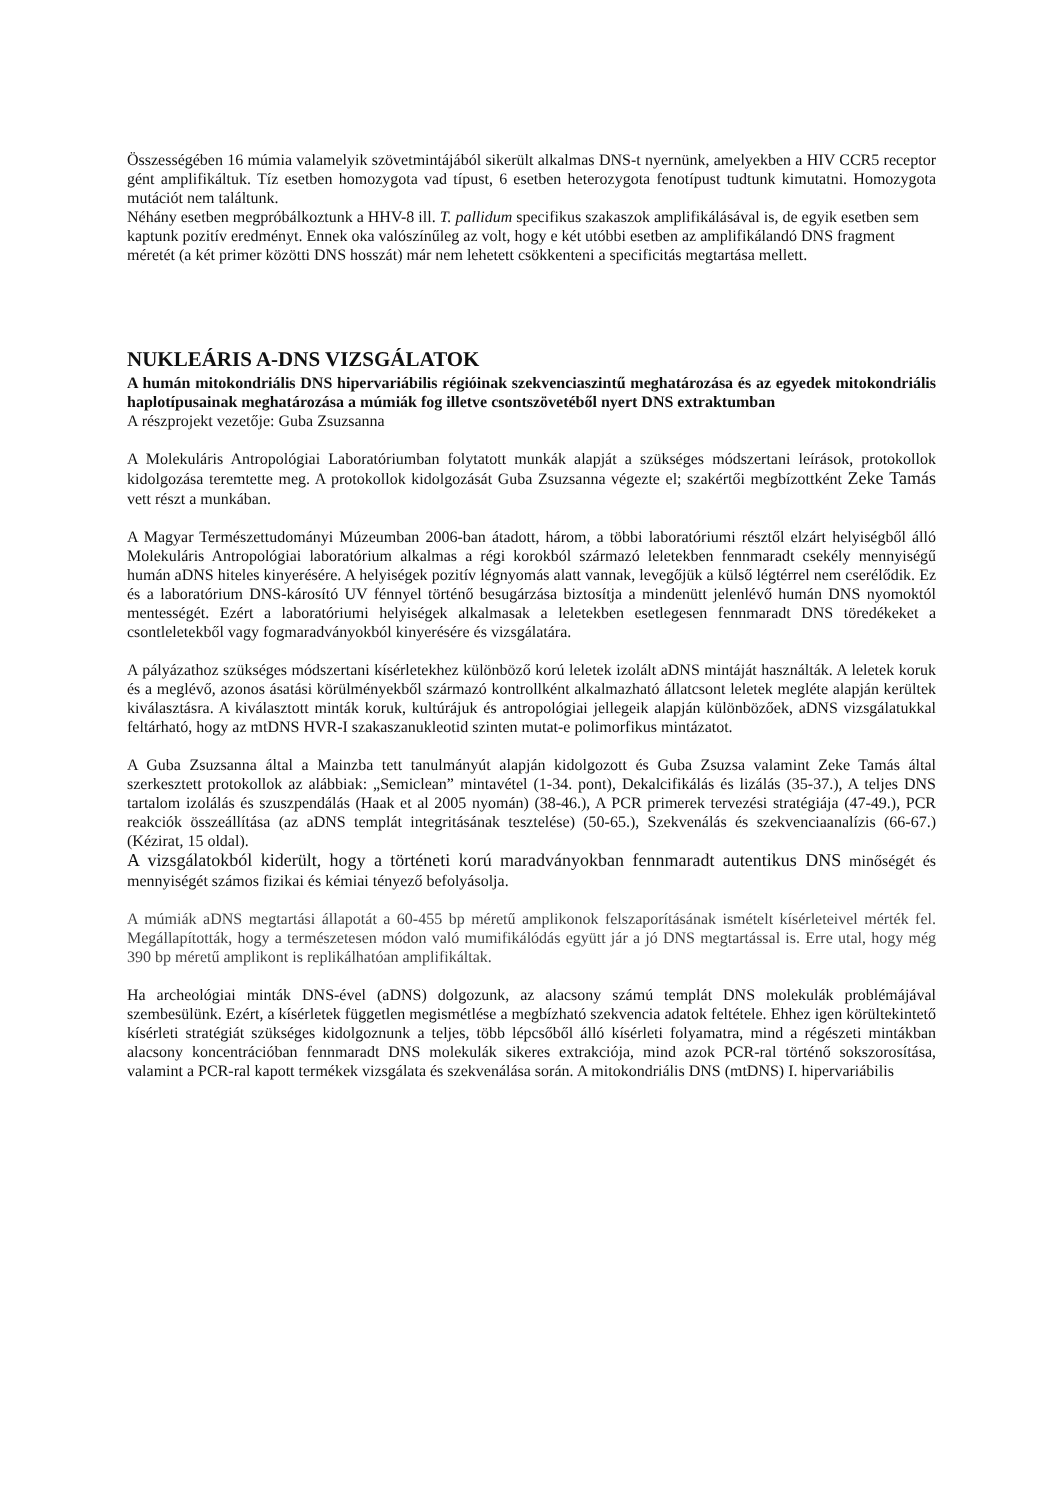Összességében 16 múmia valamelyik szövetmintájából sikerült alkalmas DNS-t nyernünk, amelyekben a HIV CCR5 receptor gént amplifikáltuk. Tíz esetben homozygota vad típust, 6 esetben heterozygota fenotípust tudtunk kimutatni. Homozygota mutációt nem találtunk.
Néhány esetben megpróbálkoztunk a HHV-8 ill. T. pallidum specifikus szakaszok amplifikálásával is, de egyik esetben sem kaptunk pozitív eredményt. Ennek oka valószínűleg az volt, hogy e két utóbbi esetben az amplifikálandó DNS fragment méretét (a két primer közötti DNS hosszát) már nem lehetett csökkenteni a specificitás megtartása mellett.
NUKLEÁRIS A-DNS VIZSGÁLATOK
A humán mitokondriális DNS hipervariábilis régióinak szekvenciaszintű meghatározása és az egyedek mitokondriális haplotípusainak meghatározása a múmiák fog illetve csontszövetéből nyert DNS extraktumban
A részprojekt vezetője: Guba Zsuzsanna
A Molekuláris Antropológiai Laboratóriumban folytatott munkák alapját a szükséges módszertani leírások, protokollok kidolgozása teremtette meg. A protokollok kidolgozását Guba Zsuzsanna végezte el; szakértői megbízottként Zeke Tamás vett részt a munkában.
A Magyar Természettudományi Múzeumban 2006-ban átadott, három, a többi laboratóriumi résztől elzárt helyiségből álló Molekuláris Antropológiai laboratórium alkalmas a régi korokból származó leletekben fennmaradt csekély mennyiségű humán aDNS hiteles kinyerésére. A helyiségek pozitív légnyomás alatt vannak, levegőjük a külső légtérrel nem cserélődik. Ez és a laboratórium DNS-károsító UV fénnyel történő besugárzása biztosítja a mindenütt jelenlévő humán DNS nyomoktól mentességét. Ezért a laboratóriumi helyiségek alkalmasak a leletekben esetlegesen fennmaradt DNS töredékeket a csontleletekből vagy fogmaradványokból kinyerésére és vizsgálatára.
A pályázathoz szükséges módszertani kísérletekhez különböző korú leletek izolált aDNS mintáját használták. A leletek koruk és a meglévő, azonos ásatási körülményekből származó kontrollként alkalmazható állatcsont leletek megléte alapján kerültek kiválasztásra. A kiválasztott minták koruk, kultúrájuk és antropológiai jellegeik alapján különbözőek, aDNS vizsgálatukkal feltárható, hogy az mtDNS HVR-I szakaszanukleotid szinten mutat-e polimorfikus mintázatot.
A Guba Zsuzsanna által a Mainzba tett tanulmányút alapján kidolgozott és Guba Zsuzsa valamint Zeke Tamás által szerkesztett protokollok az alábbiak: „Semiclean” mintavétel (1-34. pont), Dekalcifikálás és lizálás (35-37.), A teljes DNS tartalom izolálás és szuszpendálás (Haak et al 2005 nyomán) (38-46.), A PCR primerek tervezési stratégiája (47-49.), PCR reakciók összeállítása (az aDNS templát integritásának tesztelése) (50-65.), Szekvenálás és szekvenciaanalízis (66-67.) (Kézirat, 15 oldal).
A vizsgálatokból kiderült, hogy a történeti korú maradványokban fennmaradt autentikus DNS minőségét és mennyiségét számos fizikai és kémiai tényező befolyásolja.
A múmiák aDNS megtartási állapotát a 60-455 bp méretű amplikonok felszaporításának ismételt kísérleteivel mérték fel. Megállapították, hogy a természetesen módon való mumifikálódás együtt jár a jó DNS megtartással is. Erre utal, hogy még 390 bp méretű amplikont is replikálhatóan amplifikáltak.
Ha archeológiai minták DNS-ével (aDNS) dolgozunk, az alacsony számú templát DNS molekulák problémájával szembesülünk. Ezért, a kísérletek független megismétlése a megbízható szekvencia adatok feltétele. Ehhez igen körültekintető kísérleti stratégiát szükséges kidolgoznunk a teljes, több lépcsőből álló kísérleti folyamatra, mind a régészeti mintákban alacsony koncentrációban fennmaradt DNS molekulák sikeres extrakciója, mind azok PCR-ral történő sokszorosítása, valamint a PCR-ral kapott termékek vizsgálata és szekvenálása során. A mitokondriális DNS (mtDNS) I. hipervariábilis